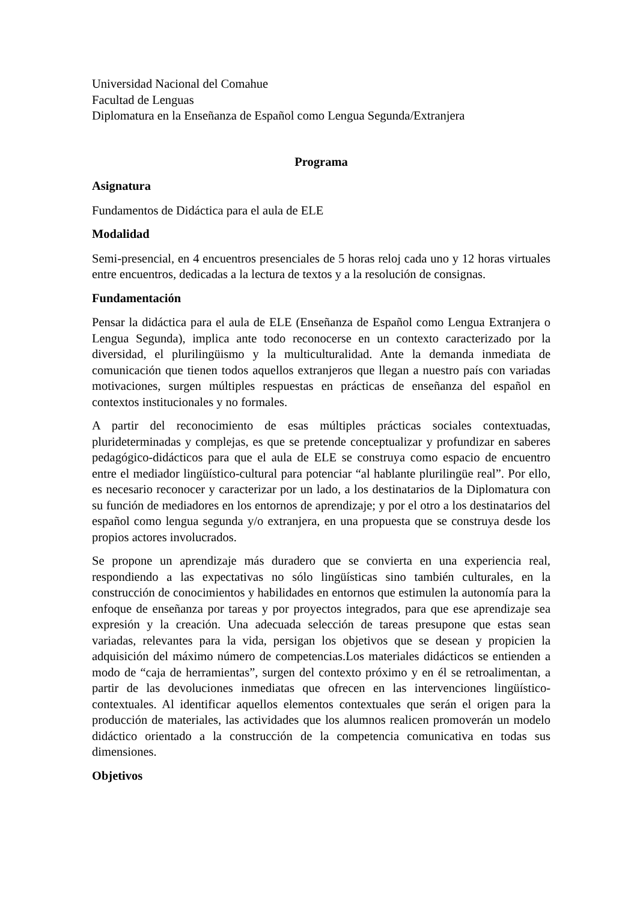Universidad Nacional del Comahue
Facultad de Lenguas
Diplomatura en la Enseñanza de Español como Lengua Segunda/Extranjera
Programa
Asignatura
Fundamentos de Didáctica para el aula de ELE
Modalidad
Semi-presencial, en 4 encuentros presenciales de 5 horas reloj cada uno y 12 horas virtuales entre encuentros, dedicadas a la lectura de textos y a la resolución de consignas.
Fundamentación
Pensar la didáctica para el aula de ELE (Enseñanza de Español como Lengua Extranjera o Lengua Segunda), implica ante todo reconocerse en un contexto caracterizado por la diversidad, el plurilingüismo y la multiculturalidad. Ante la demanda inmediata de comunicación que tienen todos aquellos extranjeros que llegan a nuestro país con variadas motivaciones, surgen múltiples respuestas en prácticas de enseñanza del español en contextos institucionales y no formales.
A partir del reconocimiento de esas múltiples prácticas sociales contextuadas, plurideterminadas y complejas, es que se pretende conceptualizar y profundizar en saberes pedagógico-didácticos para que el aula de ELE se construya como espacio de encuentro entre el mediador lingüístico-cultural para potenciar “al hablante plurilingüe real”. Por ello, es necesario reconocer y caracterizar por un lado, a los destinatarios de la Diplomatura con su función de mediadores en los entornos de aprendizaje; y por el otro a los destinatarios del español como lengua segunda y/o extranjera, en una propuesta que se construya desde los propios actores involucrados.
Se propone un aprendizaje más duradero que se convierta en una experiencia real, respondiendo a las expectativas no sólo lingüísticas sino también culturales, en la construcción de conocimientos y habilidades en entornos que estimulen la autonomía para la enfoque de enseñanza por tareas y por proyectos integrados, para que ese aprendizaje sea expresión y la creación. Una adecuada selección de tareas presupone que estas sean variadas, relevantes para la vida, persigan los objetivos que se desean y propicien la adquisición del máximo número de competencias.Los materiales didácticos se entienden a modo de “caja de herramientas”, surgen del contexto próximo y en él se retroalimentan, a partir de las devoluciones inmediatas que ofrecen en las intervenciones lingüístico-contextuales. Al identificar aquellos elementos contextuales que serán el origen para la producción de materiales, las actividades que los alumnos realicen promoverán un modelo didáctico orientado a la construcción de la competencia comunicativa en todas sus dimensiones.
Objetivos